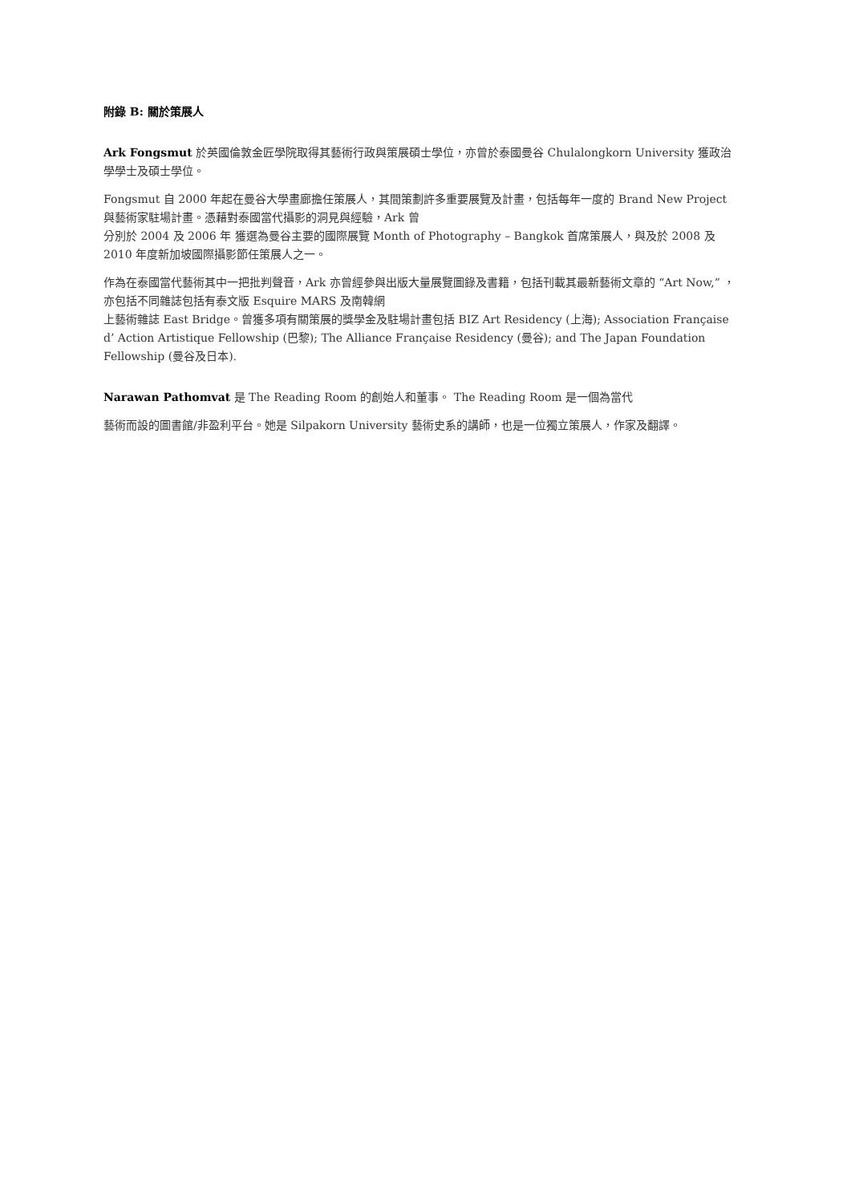附錄 B: 關於策展人
Ark Fongsmut 於英國倫敦金匠學院取得其藝術行政與策展碩士學位，亦曾於泰國曼谷 Chulalongkorn University 獲政治學學士及碩士學位。
Fongsmut 自 2000 年起在曼谷大學畫廊擔任策展人，其間策劃許多重要展覽及計畫，包括每年一度的 Brand New Project 與藝術家駐場計畫。憑藉對泰國當代攝影的洞見與經驗，Ark 曾
分別於 2004 及 2006 年 獲選為曼谷主要的國際展覽 Month of Photography – Bangkok 首席策展人，與及於 2008 及 2010 年度新加坡國際攝影節任策展人之一。
作為在泰國當代藝術其中一把批判聲音，Ark 亦曾經參與出版大量展覽圖錄及書籍，包括刊載其最新藝術文章的 “Art Now,” ，亦包括不同雜誌包括有泰文版 Esquire MARS 及南韓網
上藝術雜誌 East Bridge。曾獲多項有關策展的獎學金及駐場計畫包括 BIZ Art Residency (上海); Association Française d’ Action Artistique Fellowship (巴黎); The Alliance Française Residency (曼谷); and The Japan Foundation Fellowship (曼谷及日本).
Narawan Pathomvat 是 The Reading Room 的創始人和董事。 The Reading Room 是一個為當代
藝術而設的圖書館/非盈利平台。她是 Silpakorn University 藝術史系的講師，也是一位獨立策展人，作家及翻譯。